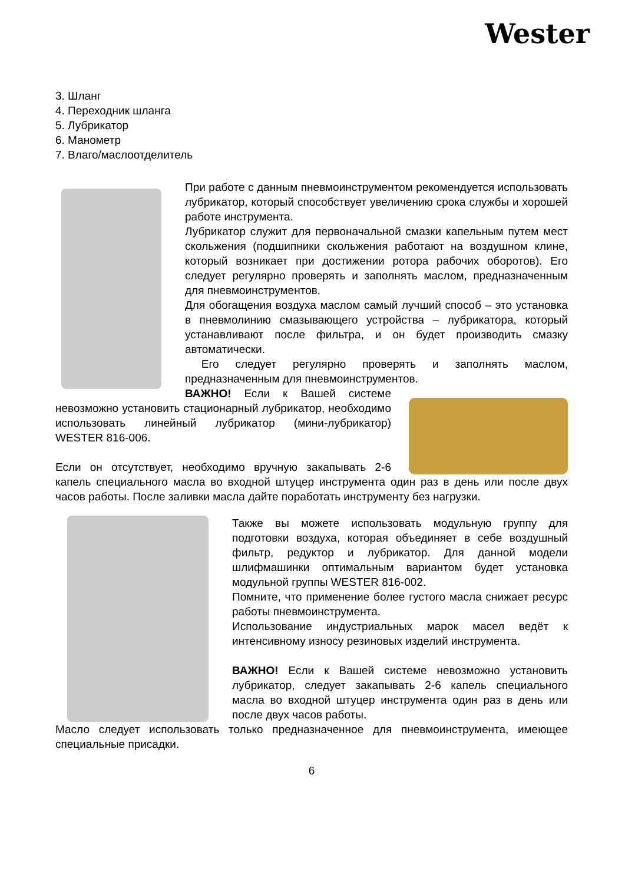Wester
3. Шланг
4. Переходник шланга
5. Лубрикатор
6. Манометр
7. Влаго/маслоотделитель
При работе с данным пневмоинструментом рекомендуется использовать лубрикатор, который способствует увеличению срока службы и хорошей работе инструмента.
Лубрикатор служит для первоначальной смазки капельным путем мест скольжения (подшипники скольжения работают на воздушном клине, который возникает при достижении ротора рабочих оборотов). Его следует регулярно проверять и заполнять маслом, предназначенным для пневмоинструментов.
Для обогащения воздуха маслом самый лучший способ – это установка в пневмолинию смазывающего устройства – лубрикатора, который устанавливают после фильтра, и он будет производить смазку автоматически.
Его следует регулярно проверять и заполнять маслом, предназначенным для пневмоинструментов.
ВАЖНО! Если к Вашей системе невозможно установить стационарный лубрикатор, необходимо использовать линейный лубрикатор (мини-лубрикатор) WESTER 816-006.
Если он отсутствует, необходимо вручную закапывать 2-6 капель специального масла во входной штуцер инструмента один раз в день или после двух часов работы. После заливки масла дайте поработать инструменту без нагрузки.
Также вы можете использовать модульную группу для подготовки воздуха, которая объединяет в себе воздушный фильтр, редуктор и лубрикатор. Для данной модели шлифмашинки оптимальным вариантом будет установка модульной группы WESTER 816-002.
Помните, что применение более густого масла снижает ресурс работы пневмоинструмента.
Использование индустриальных марок масел ведёт к интенсивному износу резиновых изделий инструмента.
ВАЖНО! Если к Вашей системе невозможно установить лубрикатор, следует закапывать 2-6 капель специального масла во входной штуцер инструмента один раз в день или после двух часов работы.
Масло следует использовать только предназначенное для пневмоинструмента, имеющее специальные присадки.
6